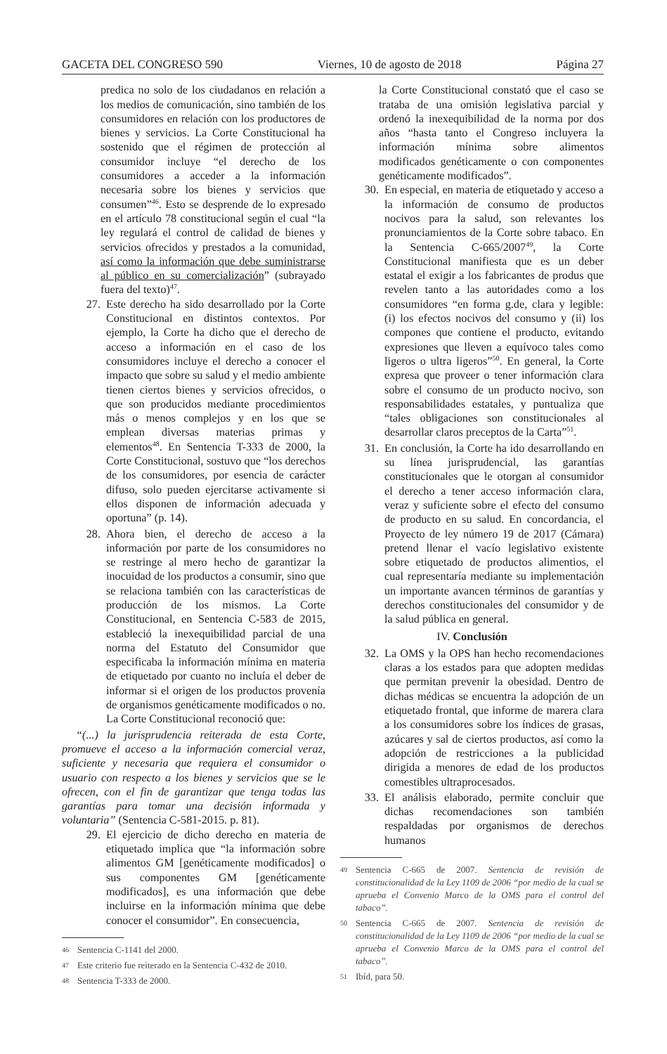GACETA DEL CONGRESO 590 Viernes, 10 de agosto de 2018 Página 27
predica no solo de los ciudadanos en relación a los medios de comunicación, sino también de los consumidores en relación con los productores de bienes y servicios. La Corte Constitucional ha sostenido que el régimen de protección al consumidor incluye “el derecho de los consumidores a acceder a la información necesaria sobre los bienes y servicios que consumen”<sup>46</sup>. Esto se desprende de lo expresado en el artículo 78 constitucional según el cual “la ley regulará el control de calidad de bienes y servicios ofrecidos y prestados a la comunidad, así como la información que debe suministrarse al público en su comercialización” (subrayado fuera del texto)<sup>47</sup>.
27. Este derecho ha sido desarrollado por la Corte Constitucional en distintos contextos. Por ejemplo, la Corte ha dicho que el derecho de acceso a información en el caso de los consumidores incluye el derecho a conocer el impacto que sobre su salud y el medio ambiente tienen ciertos bienes y servicios ofrecidos, o que son producidos mediante procedimientos más o menos complejos y en los que se emplean diversas materias primas y elementos<sup>48</sup>. En Sentencia T-333 de 2000, la Corte Constitucional, sostuvo que “los derechos de los consumidores, por esencia de carácter difuso, solo pueden ejercitarse activamente si ellos disponen de información adecuada y oportuna” (p. 14).
28. Ahora bien, el derecho de acceso a la información por parte de los consumidores no se restringe al mero hecho de garantizar la inocuidad de los productos a consumir, sino que se relaciona también con las características de producción de los mismos. La Corte Constitucional, en Sentencia C-583 de 2015, estableció la inexequibilidad parcial de una norma del Estatuto del Consumidor que especificaba la información mínima en materia de etiquetado por cuanto no incluía el deber de informar si el origen de los productos provenía de organismos genéticamente modificados o no. La Corte Constitucional reconoció que:
“(...) la jurisprudencia reiterada de esta Corte, promueve el acceso a la información comercial veraz, suficiente y necesaria que requiera el consumidor o usuario con respecto a los bienes y servicios que se le ofrecen, con el fin de garantizar que tenga todas las garantías para tomar una decisión informada y voluntaria” (Sentencia C-581-2015. p. 81).
29. El ejercicio de dicho derecho en materia de etiquetado implica que “la información sobre alimentos GM [genéticamente modificados] o sus componentes GM [genéticamente modificados], es una información que debe incluirse en la información mínima que debe conocer el consumidor”. En consecuencia,
46 Sentencia C-1141 del 2000.
47 Este criterio fue reiterado en la Sentencia C-432 de 2010.
48 Sentencia T-333 de 2000.
la Corte Constitucional constató que el caso se trataba de una omisión legislativa parcial y ordenó la inexequibilidad de la norma por dos años “hasta tanto el Congreso incluyera la información mínima sobre alimentos modificados genéticamente o con componentes genéticamente modificados”.
30. En especial, en materia de etiquetado y acceso a la información de consumo de productos nocivos para la salud, son relevantes los pronunciamientos de la Corte sobre tabaco. En la Sentencia C-665/2007<sup>49</sup>, la Corte Constitucional manifiesta que es un deber estatal el exigir a los fabricantes de produs que revelen tanto a las autoridades como a los consumidores “en forma g.de, clara y legible: (i) los efectos nocivos del consumo y (ii) los compones que contiene el producto, evitando expresiones que lleven a equívoco tales como ligeros o ultra ligeros”<sup>50</sup>. En general, la Corte expresa que proveer o tener información clara sobre el consumo de un producto nocivo, son responsabilidades estatales, y puntualiza que “tales obligaciones son constitucionales al desarrollar claros preceptos de la Carta”<sup>51</sup>.
31. En conclusión, la Corte ha ido desarrollando en su línea jurisprudencial, las garantías constitucionales que le otorgan al consumidor el derecho a tener acceso información clara, veraz y suficiente sobre el efecto del consumo de producto en su salud. En concordancia, el Proyecto de ley número 19 de 2017 (Cámara) pretend llenar el vacío legislativo existente sobre etiquetado de productos alimentios, el cual representaría mediante su implementación un importante avancen términos de garantías y derechos constitucionales del consumidor y de la salud pública en general.
IV. Conclusión
32. La OMS y la OPS han hecho recomendaciones claras a los estados para que adopten medidas que permitan prevenir la obesidad. Dentro de dichas médicas se encuentra la adopción de un etiquetado frontal, que informe de marera clara a los consumidores sobre los índices de grasas, azúcares y sal de ciertos productos, así como la adopción de restricciones a la publicidad dirigida a menores de edad de los productos comestibles ultraprocesados.
33. El análisis elaborado, permite concluir que dichas recomendaciones son también respaldadas por organismos de derechos humanos
49 Sentencia C-665 de 2007. Sentencia de revisión de constitucionalidad de la Ley 1109 de 2006 “por medio de la cual se aprueba el Convenio Marco de la OMS para el control del tabaco”.
50 Sentencia C-665 de 2007. Sentencia de revisión de constitucionalidad de la Ley 1109 de 2006 “por medio de la cual se aprueba el Convenio Marco de la OMS para el control del tabaco”.
51 Ibíd, para 50.